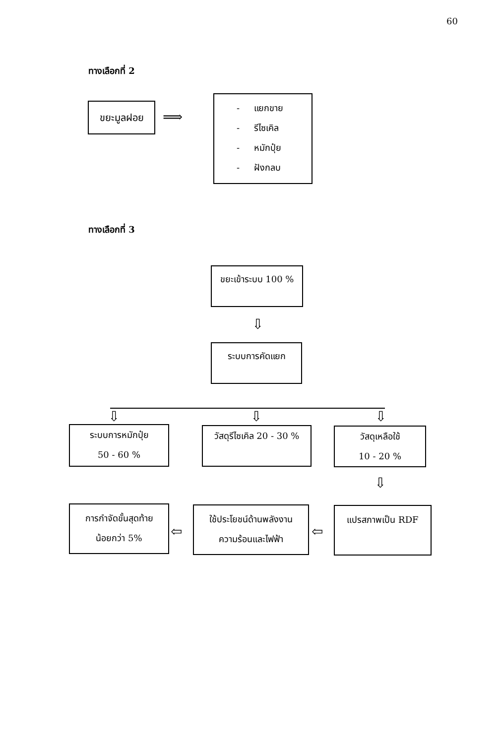60
ทางเลือกที่ 2
ขยะมูลฝอย
⟹
- แยกขาย
- รีไซเคิล
- หมักปุ๋ย
- ฝังกลบ
ทางเลือกที่ 3
ขยะเข้าระบบ 100 %
⇩
ระบบการคัดแยก
⇩ ⇩ ⇩
ระบบการหมักปุ๋ย
50 - 60 %
วัสดุรีไซเคิล 20 - 30 %
วัสดุเหลือใช้
10 - 20 %
⇩
การกำจัดขั้นสุดท้าย
น้อยกว่า 5%
⇦
ใช้ประโยชน์ด้านพลังงาน
ความร้อนและไฟฟ้า
⇦
แปรสภาพเป็น RDF